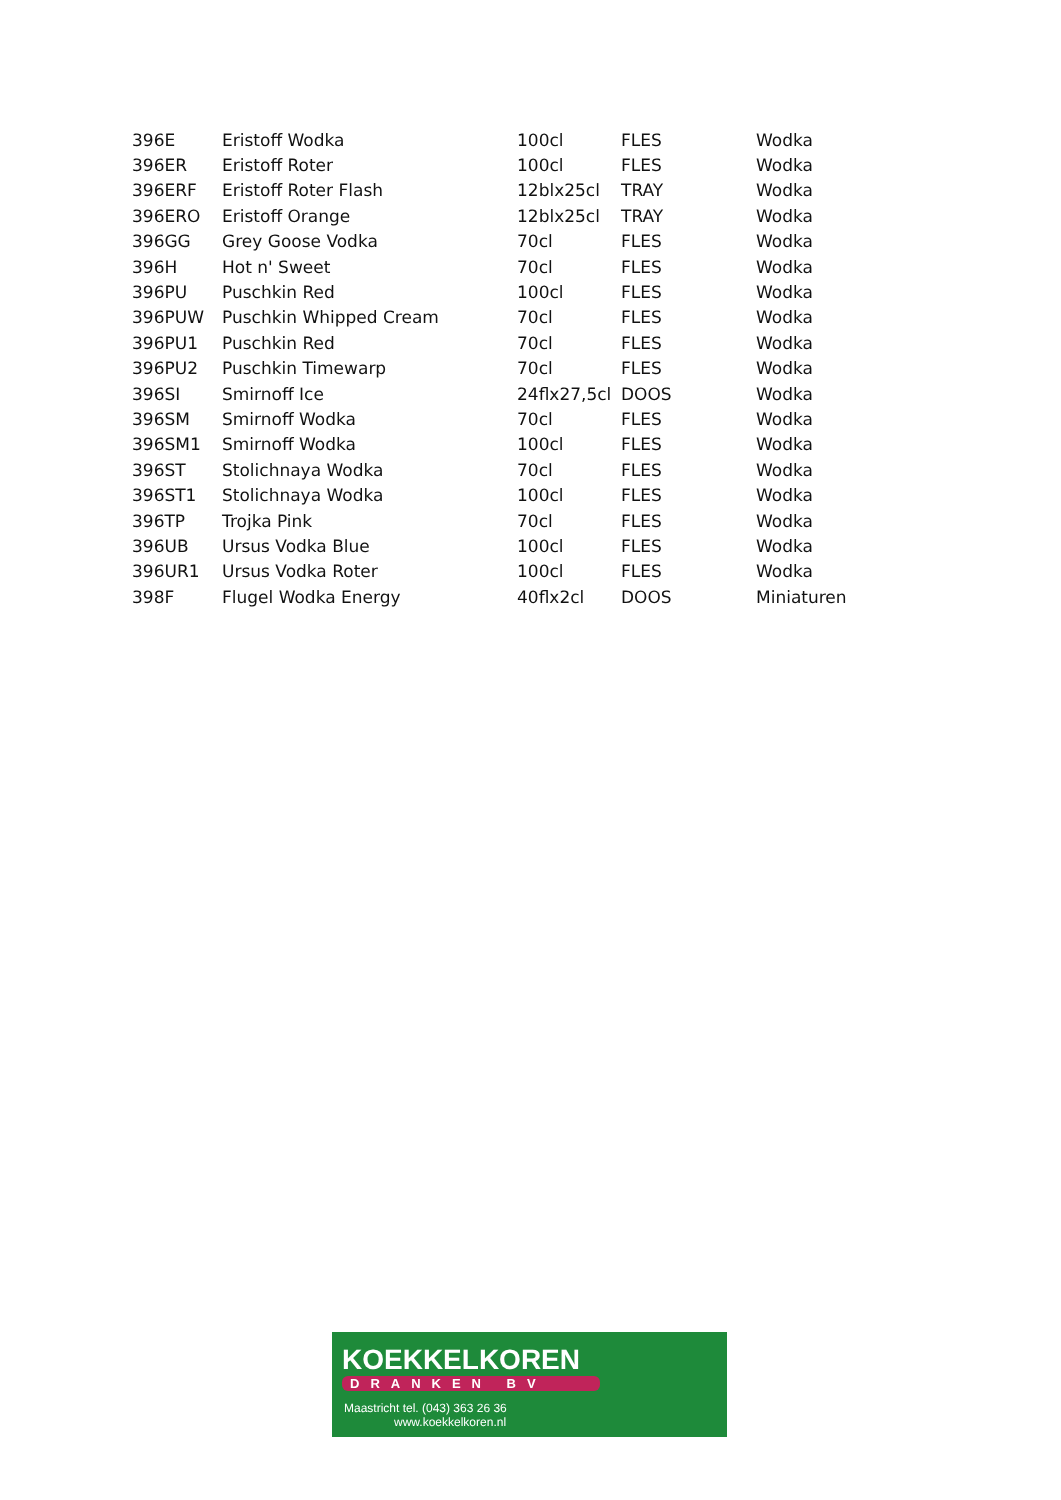| 396E | Eristoff Wodka | 100cl | FLES | Wodka |
| 396ER | Eristoff Roter | 100cl | FLES | Wodka |
| 396ERF | Eristoff Roter Flash | 12blx25cl | TRAY | Wodka |
| 396ERO | Eristoff Orange | 12blx25cl | TRAY | Wodka |
| 396GG | Grey Goose Vodka | 70cl | FLES | Wodka |
| 396H | Hot n' Sweet | 70cl | FLES | Wodka |
| 396PU | Puschkin Red | 100cl | FLES | Wodka |
| 396PUW | Puschkin Whipped Cream | 70cl | FLES | Wodka |
| 396PU1 | Puschkin Red | 70cl | FLES | Wodka |
| 396PU2 | Puschkin Timewarp | 70cl | FLES | Wodka |
| 396SI | Smirnoff Ice | 24flx27,5cl | DOOS | Wodka |
| 396SM | Smirnoff Wodka | 70cl | FLES | Wodka |
| 396SM1 | Smirnoff Wodka | 100cl | FLES | Wodka |
| 396ST | Stolichnaya Wodka | 70cl | FLES | Wodka |
| 396ST1 | Stolichnaya Wodka | 100cl | FLES | Wodka |
| 396TP | Trojka Pink | 70cl | FLES | Wodka |
| 396UB | Ursus Vodka Blue | 100cl | FLES | Wodka |
| 396UR1 | Ursus Vodka Roter | 100cl | FLES | Wodka |
| 398F | Flugel Wodka Energy | 40flx2cl | DOOS | Miniaturen |
KOEKKELKOREN
DRANKEN BV
Maastricht tel. (043) 363 26 36
www.koekkelkoren.nl